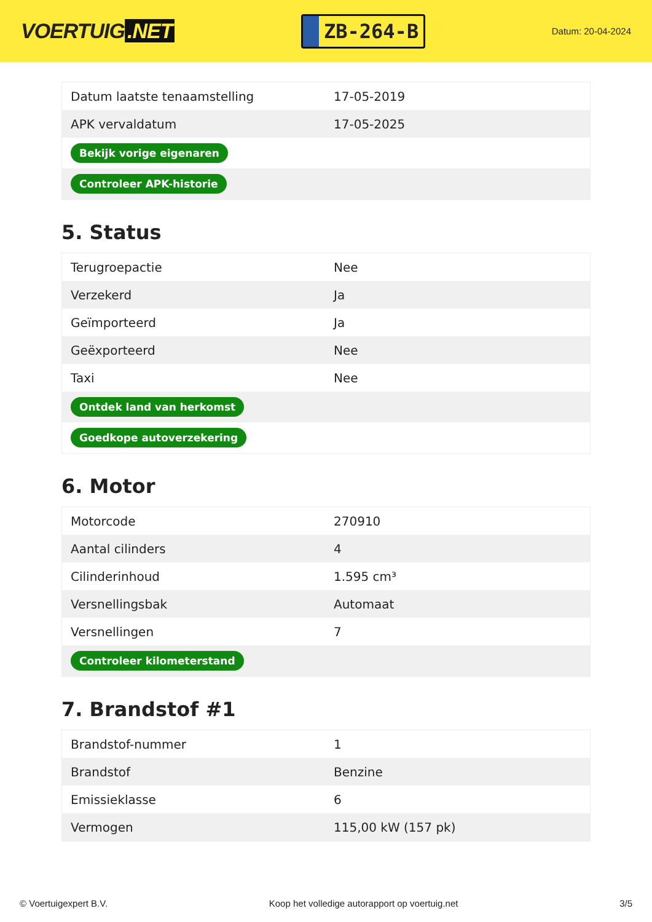VOERTUIG.NET
ZB-264-B
Datum: 20-04-2024
| Datum laatste tenaamstelling | 17-05-2019 |
| APK vervaldatum | 17-05-2025 |
| Bekijk vorige eigenaren | |
| Controleer APK-historie | |
5. Status
| Terugroepactie | Nee |
| Verzekerd | Ja |
| Geïmporteerd | Ja |
| Geëxporteerd | Nee |
| Taxi | Nee |
| Ontdek land van herkomst | |
| Goedkope autoverzekering | |
6. Motor
| Motorcode | 270910 |
| Aantal cilinders | 4 |
| Cilinderinhoud | 1.595 cm³ |
| Versnellingsbak | Automaat |
| Versnellingen | 7 |
| Controleer kilometerstand | |
7. Brandstof #1
| Brandstof-nummer | 1 |
| Brandstof | Benzine |
| Emissieklasse | 6 |
| Vermogen | 115,00 kW (157 pk) |
© Voertuigexpert B.V. Koop het volledige autorapport op voertuig.net 3/5